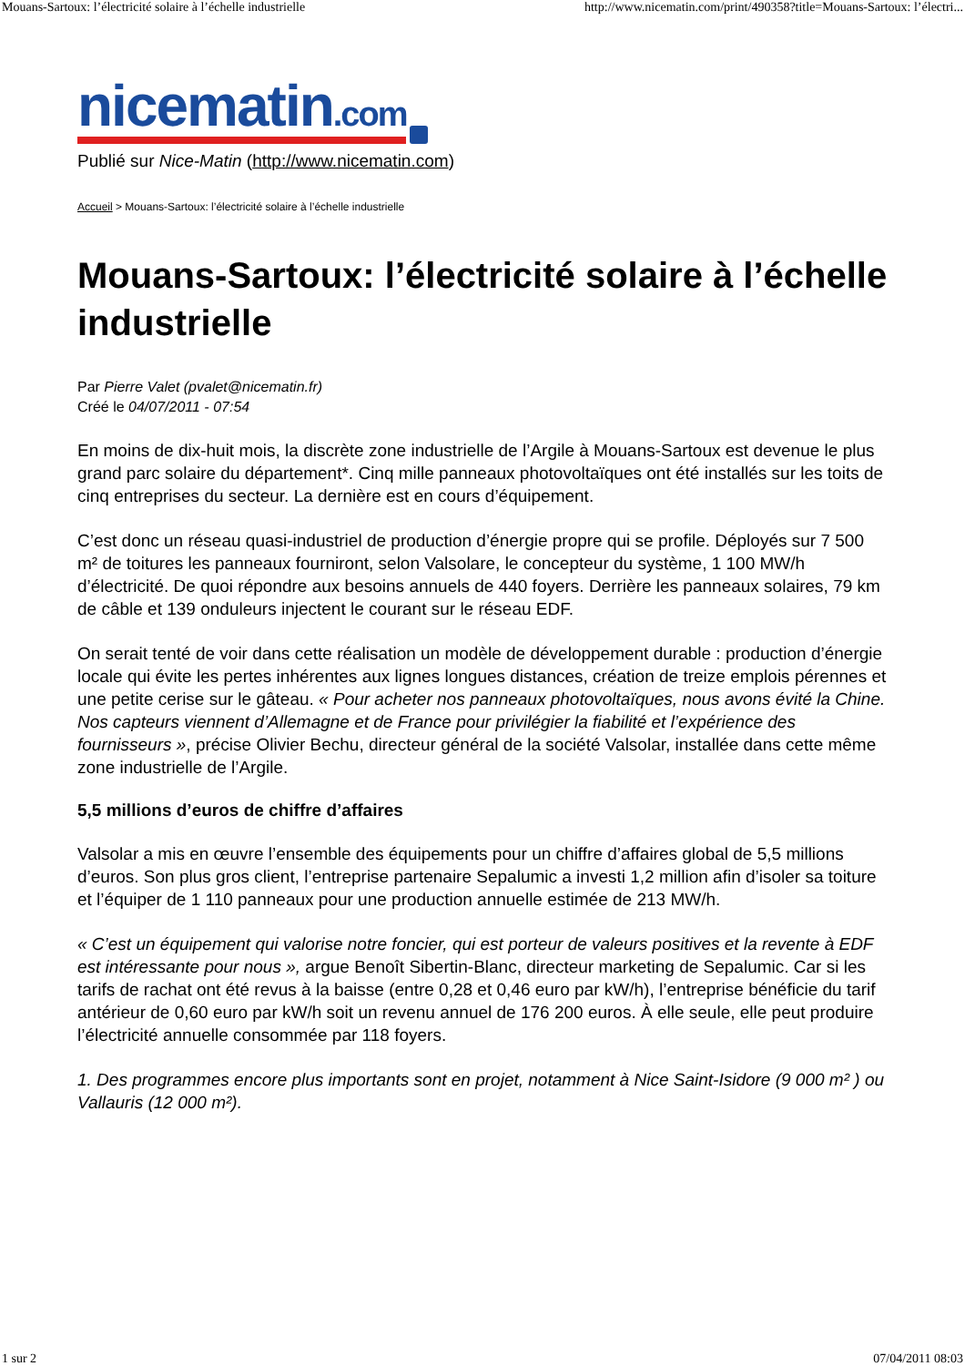Mouans-Sartoux: l’électricité solaire à l’échelle industrielle http://www.nicematin.com/print/490358?title=Mouans-Sartoux: l’électri...
nicematin.com
Publié sur Nice-Matin (http://www.nicematin.com)
Accueil > Mouans-Sartoux: l’électricité solaire à l’échelle industrielle
Mouans-Sartoux: l’électricité solaire à l’échelle industrielle
Par Pierre Valet (pvalet@nicematin.fr)
Créé le 04/07/2011 - 07:54
En moins de dix-huit mois, la discrète zone industrielle de l’Argile à Mouans-Sartoux est devenue le plus grand parc solaire du département*. Cinq mille panneaux photovoltaïques ont été installés sur les toits de cinq entreprises du secteur. La dernière est en cours d’équipement.
C’est donc un réseau quasi-industriel de production d’énergie propre qui se profile. Déployés sur 7 500 m² de toitures les panneaux fourniront, selon Valsolare, le concepteur du système, 1 100 MW/h d’électricité. De quoi répondre aux besoins annuels de 440 foyers. Derrière les panneaux solaires, 79 km de câble et 139 onduleurs injectent le courant sur le réseau EDF.
On serait tenté de voir dans cette réalisation un modèle de développement durable : production d’énergie locale qui évite les pertes inhérentes aux lignes longues distances, création de treize emplois pérennes et une petite cerise sur le gâteau. « Pour acheter nos panneaux photovoltaïques, nous avons évité la Chine. Nos capteurs viennent d’Allemagne et de France pour privilégier la fiabilité et l’expérience des fournisseurs », précise Olivier Bechu, directeur général de la société Valsolar, installée dans cette même zone industrielle de l’Argile.
5,5 millions d’euros de chiffre d’affaires
Valsolar a mis en œuvre l’ensemble des équipements pour un chiffre d’affaires global de 5,5 millions d’euros. Son plus gros client, l’entreprise partenaire Sepalumic a investi 1,2 million afin d’isoler sa toiture et l’équiper de 1 110 panneaux pour une production annuelle estimée de 213 MW/h.
« C’est un équipement qui valorise notre foncier, qui est porteur de valeurs positives et la revente à EDF est intéressante pour nous », argue Benoît Sibertin-Blanc, directeur marketing de Sepalumic. Car si les tarifs de rachat ont été revus à la baisse (entre 0,28 et 0,46 euro par kW/h), l’entreprise bénéficie du tarif antérieur de 0,60 euro par kW/h soit un revenu annuel de 176 200 euros. À elle seule, elle peut produire l’électricité annuelle consommée par 118 foyers.
1. Des programmes encore plus importants sont en projet, notamment à Nice Saint-Isidore (9 000 m² ) ou Vallauris (12 000 m²).
1 sur 2 07/04/2011 08:03